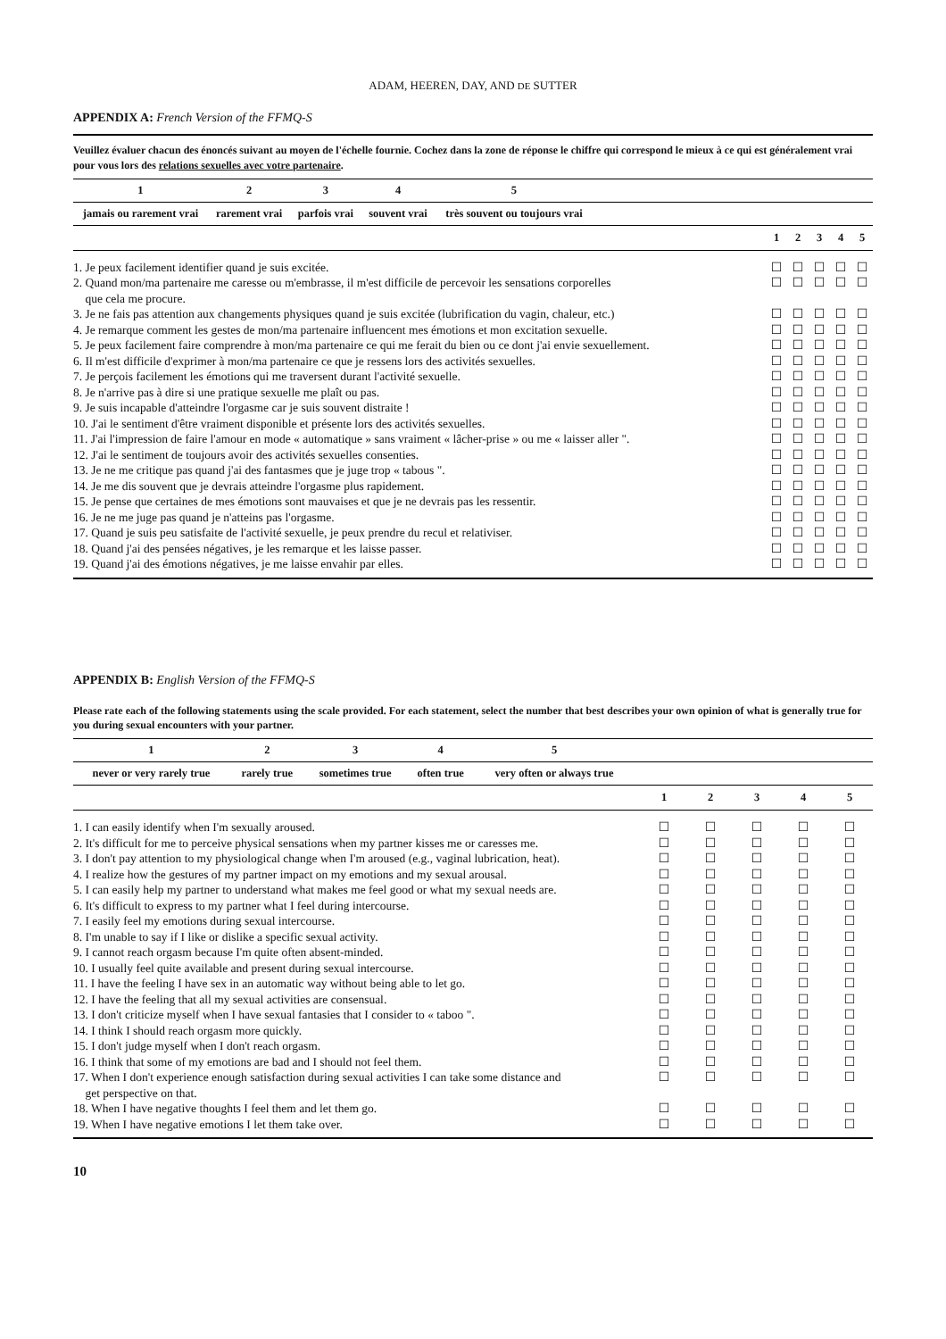ADAM, HEEREN, DAY, AND DE SUTTER
APPENDIX A: French Version of the FFMQ-S
Veuillez évaluer chacun des énoncés suivant au moyen de l'échelle fournie. Cochez dans la zone de réponse le chiffre qui correspond le mieux à ce qui est généralement vrai pour vous lors des relations sexuelles avec votre partenaire.
| 1 | 2 | 3 | 4 | 5 | |
| jamais ou rarement vrai | rarement vrai | parfois vrai | souvent vrai | très souvent ou toujours vrai | |
| | 1 | 2 | 3 | 4 | 5 |
| --- | --- | --- | --- | --- | --- |
| 1. Je peux facilement identifier quand je suis excitée. | ☐ | ☐ | ☐ | ☐ | ☐ |
| 2. Quand mon/ma partenaire me caresse ou m'embrasse, il m'est difficile de percevoir les sensations corporelles que cela me procure. | ☐ | ☐ | ☐ | ☐ | ☐ |
| 3. Je ne fais pas attention aux changements physiques quand je suis excitée (lubrification du vagin, chaleur, etc.) | ☐ | ☐ | ☐ | ☐ | ☐ |
| 4. Je remarque comment les gestes de mon/ma partenaire influencent mes émotions et mon excitation sexuelle. | ☐ | ☐ | ☐ | ☐ | ☐ |
| 5. Je peux facilement faire comprendre à mon/ma partenaire ce qui me ferait du bien ou ce dont j'ai envie sexuellement. | ☐ | ☐ | ☐ | ☐ | ☐ |
| 6. Il m'est difficile d'exprimer à mon/ma partenaire ce que je ressens lors des activités sexuelles. | ☐ | ☐ | ☐ | ☐ | ☐ |
| 7. Je perçois facilement les émotions qui me traversent durant l'activité sexuelle. | ☐ | ☐ | ☐ | ☐ | ☐ |
| 8. Je n'arrive pas à dire si une pratique sexuelle me plaît ou pas. | ☐ | ☐ | ☐ | ☐ | ☐ |
| 9. Je suis incapable d'atteindre l'orgasme car je suis souvent distraite ! | ☐ | ☐ | ☐ | ☐ | ☐ |
| 10. J'ai le sentiment d'être vraiment disponible et présente lors des activités sexuelles. | ☐ | ☐ | ☐ | ☐ | ☐ |
| 11. J'ai l'impression de faire l'amour en mode « automatique » sans vraiment « lâcher-prise » ou me « laisser aller ". | ☐ | ☐ | ☐ | ☐ | ☐ |
| 12. J'ai le sentiment de toujours avoir des activités sexuelles consenties. | ☐ | ☐ | ☐ | ☐ | ☐ |
| 13. Je ne me critique pas quand j'ai des fantasmes que je juge trop « tabous ". | ☐ | ☐ | ☐ | ☐ | ☐ |
| 14. Je me dis souvent que je devrais atteindre l'orgasme plus rapidement. | ☐ | ☐ | ☐ | ☐ | ☐ |
| 15. Je pense que certaines de mes émotions sont mauvaises et que je ne devrais pas les ressentir. | ☐ | ☐ | ☐ | ☐ | ☐ |
| 16. Je ne me juge pas quand je n'atteins pas l'orgasme. | ☐ | ☐ | ☐ | ☐ | ☐ |
| 17. Quand je suis peu satisfaite de l'activité sexuelle, je peux prendre du recul et relativiser. | ☐ | ☐ | ☐ | ☐ | ☐ |
| 18. Quand j'ai des pensées négatives, je les remarque et les laisse passer. | ☐ | ☐ | ☐ | ☐ | ☐ |
| 19. Quand j'ai des émotions négatives, je me laisse envahir par elles. | ☐ | ☐ | ☐ | ☐ | ☐ |
APPENDIX B: English Version of the FFMQ-S
Please rate each of the following statements using the scale provided. For each statement, select the number that best describes your own opinion of what is generally true for you during sexual encounters with your partner.
| 1 | 2 | 3 | 4 | 5 | |
| never or very rarely true | rarely true | sometimes true | often true | very often or always true | |
| | 1 | 2 | 3 | 4 | 5 |
| --- | --- | --- | --- | --- | --- |
| 1. I can easily identify when I'm sexually aroused. | ☐ | ☐ | ☐ | ☐ | ☐ |
| 2. It's difficult for me to perceive physical sensations when my partner kisses me or caresses me. | ☐ | ☐ | ☐ | ☐ | ☐ |
| 3. I don't pay attention to my physiological change when I'm aroused (e.g., vaginal lubrication, heat). | ☐ | ☐ | ☐ | ☐ | ☐ |
| 4. I realize how the gestures of my partner impact on my emotions and my sexual arousal. | ☐ | ☐ | ☐ | ☐ | ☐ |
| 5. I can easily help my partner to understand what makes me feel good or what my sexual needs are. | ☐ | ☐ | ☐ | ☐ | ☐ |
| 6. It's difficult to express to my partner what I feel during intercourse. | ☐ | ☐ | ☐ | ☐ | ☐ |
| 7. I easily feel my emotions during sexual intercourse. | ☐ | ☐ | ☐ | ☐ | ☐ |
| 8. I'm unable to say if I like or dislike a specific sexual activity. | ☐ | ☐ | ☐ | ☐ | ☐ |
| 9. I cannot reach orgasm because I'm quite often absent-minded. | ☐ | ☐ | ☐ | ☐ | ☐ |
| 10. I usually feel quite available and present during sexual intercourse. | ☐ | ☐ | ☐ | ☐ | ☐ |
| 11. I have the feeling I have sex in an automatic way without being able to let go. | ☐ | ☐ | ☐ | ☐ | ☐ |
| 12. I have the feeling that all my sexual activities are consensual. | ☐ | ☐ | ☐ | ☐ | ☐ |
| 13. I don't criticize myself when I have sexual fantasies that I consider to « taboo ". | ☐ | ☐ | ☐ | ☐ | ☐ |
| 14. I think I should reach orgasm more quickly. | ☐ | ☐ | ☐ | ☐ | ☐ |
| 15. I don't judge myself when I don't reach orgasm. | ☐ | ☐ | ☐ | ☐ | ☐ |
| 16. I think that some of my emotions are bad and I should not feel them. | ☐ | ☐ | ☐ | ☐ | ☐ |
| 17. When I don't experience enough satisfaction during sexual activities I can take some distance and get perspective on that. | ☐ | ☐ | ☐ | ☐ | ☐ |
| 18. When I have negative thoughts I feel them and let them go. | ☐ | ☐ | ☐ | ☐ | ☐ |
| 19. When I have negative emotions I let them take over. | ☐ | ☐ | ☐ | ☐ | ☐ |
10